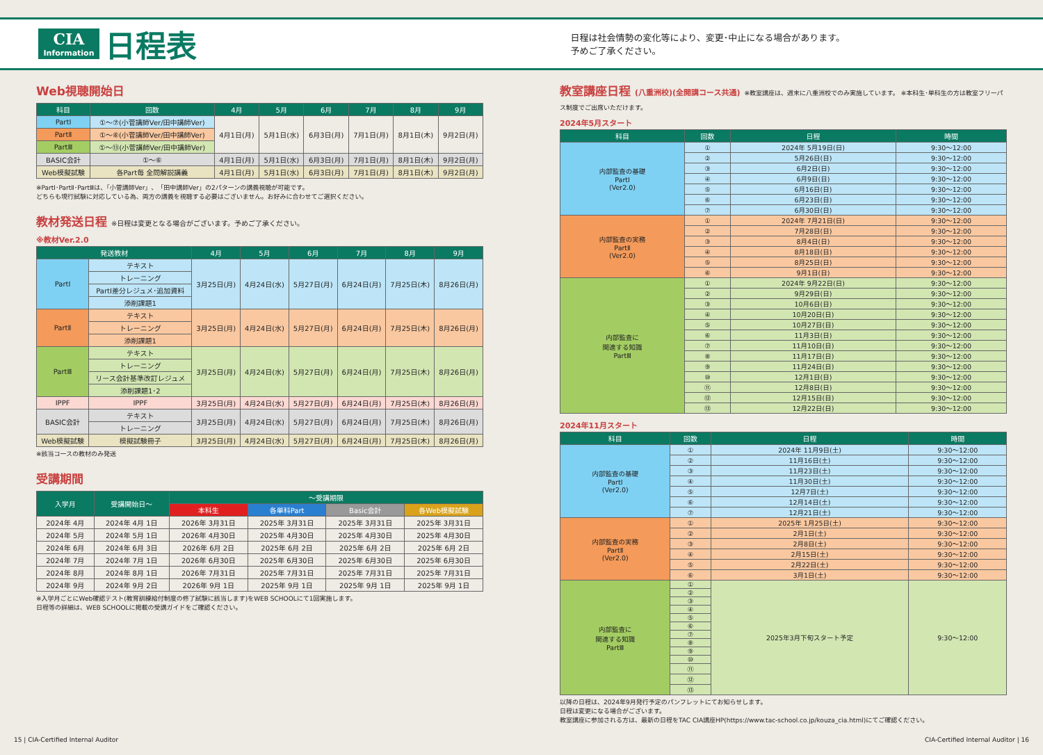CIA
Information
日程表
日程は社会情勢の変化等により、変更･中止になる場合があります。
予めご了承ください。
Web視聴開始日
| 科目 | 回数 | 4月 | 5月 | 6月 | 7月 | 8月 | 9月 |
| --- | --- | --- | --- | --- | --- | --- | --- |
| PartⅠ | ①～⑦(小菅講師Ver/田中講師Ver) | 4月1日(月) | 5月1日(水) | 6月3日(月) | 7月1日(月) | 8月1日(木) | 9月2日(月) |
| PartⅡ | ①～⑥(小菅講師Ver/田中講師Ver) | | | | | | |
| PartⅢ | ①～⑬(小菅講師Ver/田中講師Ver) | | | | | | |
| BASIC会計 | ①～⑥ | 4月1日(月) | 5月1日(水) | 6月3日(月) | 7月1日(月) | 8月1日(木) | 9月2日(月) |
| Web模擬試験 | 各Part毎 全問解説講義 | 4月1日(月) | 5月1日(水) | 6月3日(月) | 7月1日(月) | 8月1日(木) | 9月2日(月) |
※PartⅠ･PartⅡ･PartⅢは、「小菅講師Ver」、「田中講師Ver」の2パターンの講義視聴が可能です。
どちらも現行試験に対応している為、両方の講義を視聴する必要はございません。お好みに合わせてご選択ください。
教材発送日程 ※日程は変更となる場合がございます。予めご了承ください。
※教材Ver.2.0
| 発送教材 | | 4月 | 5月 | 6月 | 7月 | 8月 | 9月 |
| --- | --- | --- | --- | --- | --- | --- | --- |
| PartⅠ | テキスト | 3月25日(月) | 4月24日(水) | 5月27日(月) | 6月24日(月) | 7月25日(木) | 8月26日(月) |
| | トレーニング | | | | | | |
| | PartⅠ差分レジュメ･追加資料 | | | | | | |
| | 添削課題1 | | | | | | |
| PartⅡ | テキスト | 3月25日(月) | 4月24日(水) | 5月27日(月) | 6月24日(月) | 7月25日(木) | 8月26日(月) |
| | トレーニング | | | | | | |
| | 添削課題1 | | | | | | |
| PartⅢ | テキスト | 3月25日(月) | 4月24日(水) | 5月27日(月) | 6月24日(月) | 7月25日(木) | 8月26日(月) |
| | トレーニング | | | | | | |
| | リース会計基準改訂レジュメ | | | | | | |
| | 添削課題1･2 | | | | | | |
| IPPF | IPPF | 3月25日(月) | 4月24日(水) | 5月27日(月) | 6月24日(月) | 7月25日(木) | 8月26日(月) |
| BASIC会計 | テキスト | 3月25日(月) | 4月24日(水) | 5月27日(月) | 6月24日(月) | 7月25日(木) | 8月26日(月) |
| | トレーニング | | | | | | |
| Web模擬試験 | 模擬試験冊子 | 3月25日(月) | 4月24日(水) | 5月27日(月) | 6月24日(月) | 7月25日(木) | 8月26日(月) |
※該当コースの教材のみ発送
受講期間
| 入学月 | 受講開始日～ | ～受講期限 | | | |
| --- | --- | --- | --- | --- | --- |
| | | 本科生 | 各単科Part | Basic会計 | 各Web模擬試験 |
| 2024年 4月 | 2024年 4月 1日 | 2026年 3月31日 | 2025年 3月31日 | 2025年 3月31日 | 2025年 3月31日 |
| 2024年 5月 | 2024年 5月 1日 | 2026年 4月30日 | 2025年 4月30日 | 2025年 4月30日 | 2025年 4月30日 |
| 2024年 6月 | 2024年 6月 3日 | 2026年 6月 2日 | 2025年 6月 2日 | 2025年 6月 2日 | 2025年 6月 2日 |
| 2024年 7月 | 2024年 7月 1日 | 2026年 6月30日 | 2025年 6月30日 | 2025年 6月30日 | 2025年 6月30日 |
| 2024年 8月 | 2024年 8月 1日 | 2026年 7月31日 | 2025年 7月31日 | 2025年 7月31日 | 2025年 7月31日 |
| 2024年 9月 | 2024年 9月 2日 | 2026年 9月 1日 | 2025年 9月 1日 | 2025年 9月 1日 | 2025年 9月 1日 |
※入学月ごとにWeb確認テスト(教育訓練給付制度の修了試験に該当します)をWEB SCHOOLにて1回実施します。
日程等の詳細は、WEB SCHOOLに掲載の受講ガイドをご確認ください。
教室講座日程 (八重洲校)(全開講コース共通) ※教室講座は、週末に八重洲校でのみ実施しています。 ※本科生･単科生の方は教室フリーパス制度でご出席いただけます。
2024年5月スタート
| 科目 | 回数 | 日程 | 時間 |
| --- | --- | --- | --- |
| 内部監査の基礎 PartⅠ (Ver2.0) | ① | 2024年 5月19日(日) | 9:30～12:00 |
| | ② | 5月26日(日) | 9:30～12:00 |
| | ③ | 6月2日(日) | 9:30～12:00 |
| | ④ | 6月9日(日) | 9:30～12:00 |
| | ⑤ | 6月16日(日) | 9:30～12:00 |
| | ⑥ | 6月23日(日) | 9:30～12:00 |
| | ⑦ | 6月30日(日) | 9:30～12:00 |
| 内部監査の実務 PartⅡ (Ver2.0) | ① | 2024年 7月21日(日) | 9:30～12:00 |
| | ② | 7月28日(日) | 9:30～12:00 |
| | ③ | 8月4日(日) | 9:30～12:00 |
| | ④ | 8月18日(日) | 9:30～12:00 |
| | ⑤ | 8月25日(日) | 9:30～12:00 |
| | ⑥ | 9月1日(日) | 9:30～12:00 |
| 内部監査に 関連する知識 PartⅢ | ① | 2024年 9月22日(日) | 9:30～12:00 |
| | ② | 9月29日(日) | 9:30～12:00 |
| | ③ | 10月6日(日) | 9:30～12:00 |
| | ④ | 10月20日(日) | 9:30～12:00 |
| | ⑤ | 10月27日(日) | 9:30～12:00 |
| | ⑥ | 11月3日(日) | 9:30～12:00 |
| | ⑦ | 11月10日(日) | 9:30～12:00 |
| | ⑧ | 11月17日(日) | 9:30～12:00 |
| | ⑨ | 11月24日(日) | 9:30～12:00 |
| | ⑩ | 12月1日(日) | 9:30～12:00 |
| | ⑪ | 12月8日(日) | 9:30～12:00 |
| | ⑫ | 12月15日(日) | 9:30～12:00 |
| | ⑬ | 12月22日(日) | 9:30～12:00 |
2024年11月スタート
| 科目 | 回数 | 日程 | 時間 |
| --- | --- | --- | --- |
| 内部監査の基礎 PartⅠ (Ver2.0) | ① | 2024年 11月9日(土) | 9:30～12:00 |
| | ② | 11月16日(土) | 9:30～12:00 |
| | ③ | 11月23日(土) | 9:30～12:00 |
| | ④ | 11月30日(土) | 9:30～12:00 |
| | ⑤ | 12月7日(土) | 9:30～12:00 |
| | ⑥ | 12月14日(土) | 9:30～12:00 |
| | ⑦ | 12月21日(土) | 9:30～12:00 |
| 内部監査の実務 PartⅡ (Ver2.0) | ① | 2025年 1月25日(土) | 9:30～12:00 |
| | ② | 2月1日(土) | 9:30～12:00 |
| | ③ | 2月8日(土) | 9:30～12:00 |
| | ④ | 2月15日(土) | 9:30～12:00 |
| | ⑤ | 2月22日(土) | 9:30～12:00 |
| | ⑥ | 3月1日(土) | 9:30～12:00 |
| 内部監査に 関連する知識 PartⅢ | ① | 2025年3月下旬スタート予定 | 9:30～12:00 |
| | ② | | |
| | ③ | | |
| | ④ | | |
| | ⑤ | | |
| | ⑥ | | |
| | ⑦ | | |
| | ⑧ | | |
| | ⑨ | | |
| | ⑩ | | |
| | ⑪ | | |
| | ⑫ | | |
| | ⑬ | | |
以降の日程は、2024年9月発行予定のパンフレットにてお知らせします。
日程は変更になる場合がございます。
教室講座に参加される方は、最新の日程をTAC CIA講座HP(https://www.tac-school.co.jp/kouza_cia.html)にてご確認ください。
15 | CIA-Certified Internal Auditor CIA-Certified Internal Auditor | 16